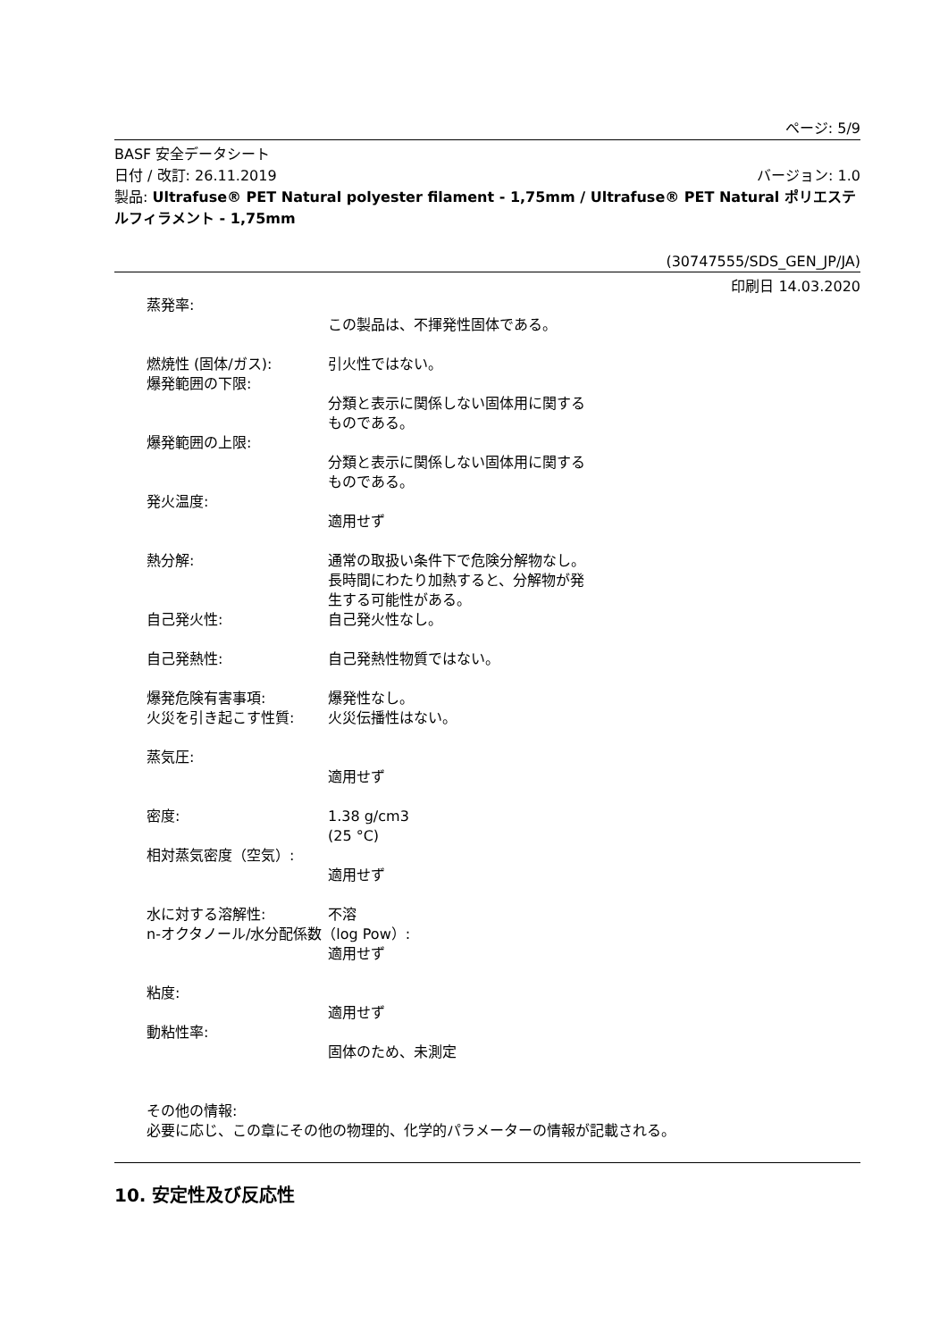ページ: 5/9
BASF 安全データシート
日付 / 改訂: 26.11.2019 バージョン: 1.0
製品: Ultrafuse® PET Natural polyester filament - 1,75mm / Ultrafuse® PET Natural ポリエステルフィラメント - 1,75mm
(30747555/SDS_GEN_JP/JA)
印刷日 14.03.2020
蒸発率:
この製品は、不揮発性固体である。
燃焼性 (固体/ガス): 引火性ではない。
爆発範囲の下限:
分類と表示に関係しない固体用に関するものである。
爆発範囲の上限:
分類と表示に関係しない固体用に関するものである。
発火温度:
適用せず
熱分解: 通常の取扱い条件下で危険分解物なし。 長時間にわたり加熱すると、分解物が発生する可能性がある。
自己発火性: 自己発火性なし。
自己発熱性: 自己発熱性物質ではない。
爆発危険有害事項: 爆発性なし。
火災を引き起こす性質: 火災伝播性はない。
蒸気圧:
適用せず
密度: 1.38 g/cm3
(25 °C)
相対蒸気密度（空気）:
適用せず
水に対する溶解性: 不溶
n-オクタノール/水分配係数（log Pow）:
適用せず
粘度:
適用せず
動粘性率:
固体のため、未測定
その他の情報:
必要に応じ、この章にその他の物理的、化学的パラメーターの情報が記載される。
10. 安定性及び反応性